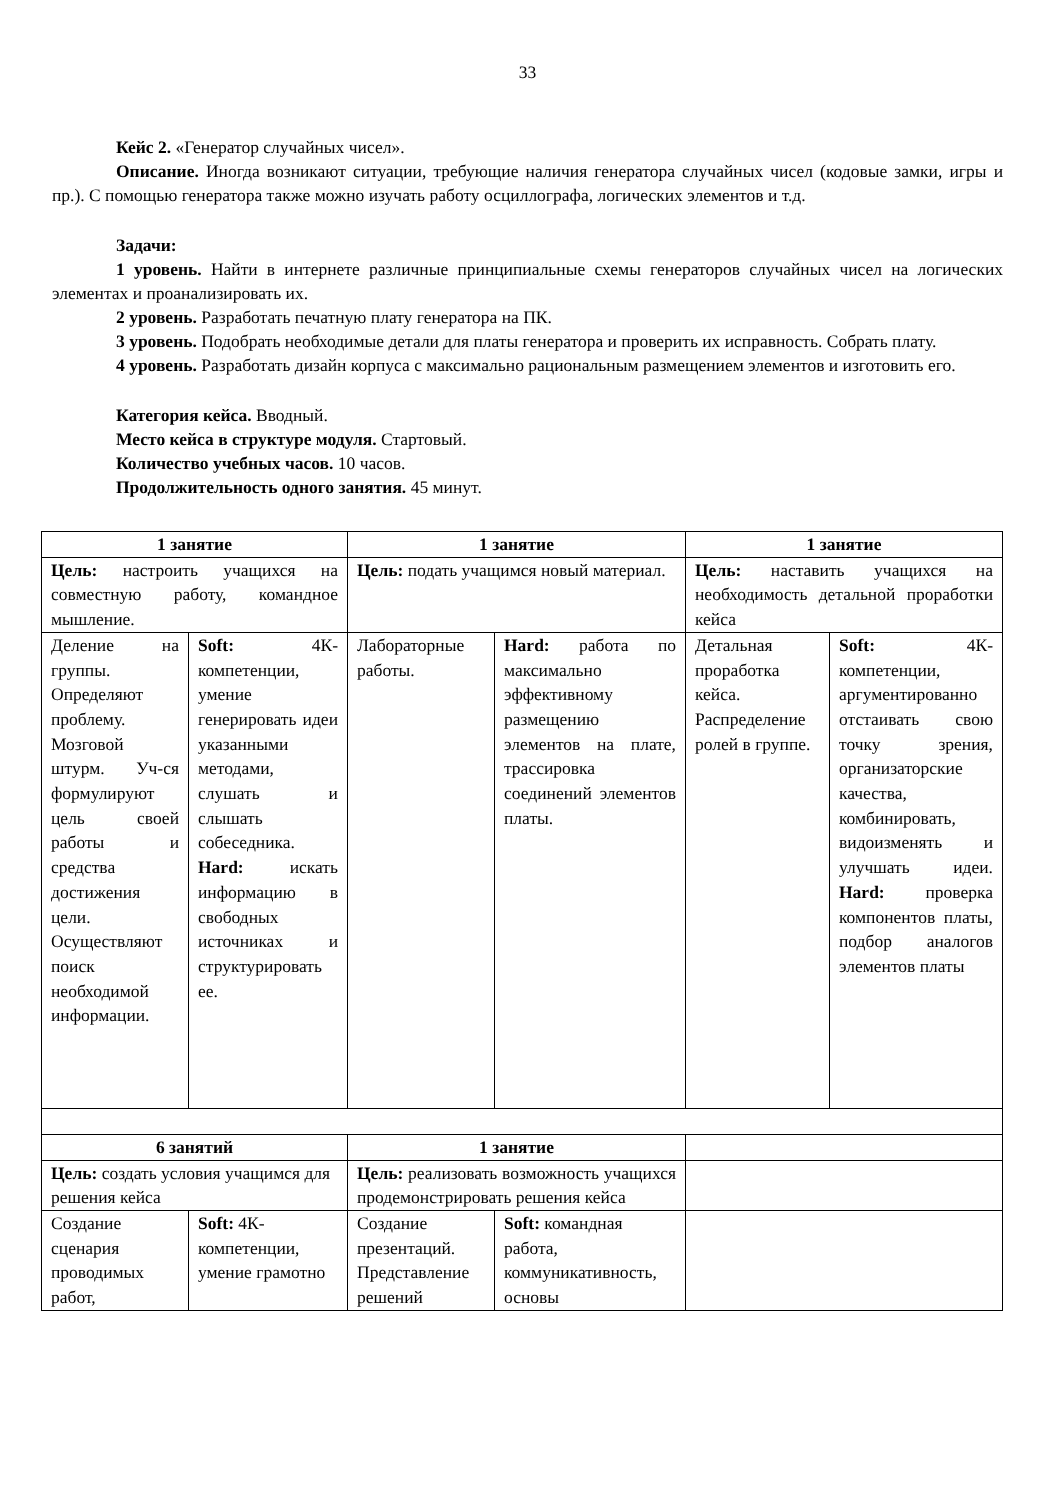33
Кейс 2. «Генератор случайных чисел».
Описание. Иногда возникают ситуации, требующие наличия генератора случайных чисел (кодовые замки, игры и пр.). С помощью генератора также можно изучать работу осциллографа, логических элементов и т.д.
Задачи:
1 уровень. Найти в интернете различные принципиальные схемы генераторов случайных чисел на логических элементах и проанализировать их.
2 уровень. Разработать печатную плату генератора на ПК.
3 уровень. Подобрать необходимые детали для платы генератора и проверить их исправность. Собрать плату.
4 уровень. Разработать дизайн корпуса с максимально рациональным размещением элементов и изготовить его.
Категория кейса. Вводный.
Место кейса в структуре модуля. Стартовый.
Количество учебных часов. 10 часов.
Продолжительность одного занятия. 45 минут.
| 1 занятие | | 1 занятие | | 1 занятие | |
| Цель: настроить учащихся на совместную работу, командное мышление. | | Цель: подать учащимся новый материал. | | Цель: наставить учащихся на необходимость детальной проработки кейса | |
| Деление на группы. Определяют проблему. Мозговой штурм. Уч-ся формулируют цель своей работы и средства достижения цели. Осуществляют поиск необходимой информации. | Soft: 4К-компетенции, умение генерировать идеи указанными методами, слушать и слышать собеседника. Hard: искать информацию в свободных источниках и структурировать ее. | Лабораторные работы. | Hard: работа по максимально эффективному размещению элементов на плате, трассировка соединений элементов платы. | Детальная проработка кейса. Распределение ролей в группе. | Soft: 4К-компетенции, аргументированно отстаивать свою точку зрения, организаторские качества, комбинировать, видоизменять и улучшать идеи. Hard: проверка компонентов платы, подбор аналогов элементов платы |
| 6 занятий | | 1 занятие | | | |
| Цель: создать условия учащимся для решения кейса | | Цель: реализовать возможность учащихся продемонстрировать решения кейса | | | |
| Создание сценария проводимых работ, | Soft: 4К-компетенции, умение грамотно | Создание презентаций. Представление решений | Soft: командная работа, коммуникативность, основы | | |